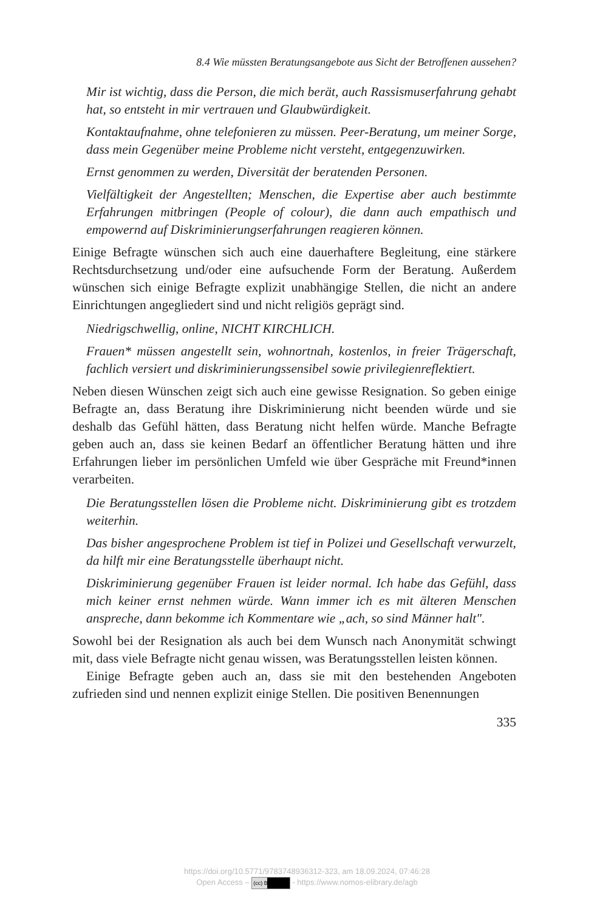8.4 Wie müssten Beratungsangebote aus Sicht der Betroffenen aussehen?
Mir ist wichtig, dass die Person, die mich berät, auch Rassismuserfahrung gehabt hat, so entsteht in mir vertrauen und Glaubwürdigkeit.
Kontaktaufnahme, ohne telefonieren zu müssen. Peer-Beratung, um meiner Sorge, dass mein Gegenüber meine Probleme nicht versteht, entgegenzuwirken.
Ernst genommen zu werden, Diversität der beratenden Personen.
Vielfältigkeit der Angestellten; Menschen, die Expertise aber auch bestimmte Erfahrungen mitbringen (People of colour), die dann auch empathisch und empowernd auf Diskriminierungserfahrungen reagieren können.
Einige Befragte wünschen sich auch eine dauerhaftere Begleitung, eine stärkere Rechtsdurchsetzung und/oder eine aufsuchende Form der Beratung. Außerdem wünschen sich einige Befragte explizit unabhängige Stellen, die nicht an andere Einrichtungen angegliedert sind und nicht religiös geprägt sind.
Niedrigschwellig, online, NICHT KIRCHLICH.
Frauen* müssen angestellt sein, wohnortnah, kostenlos, in freier Trägerschaft, fachlich versiert und diskriminierungssensibel sowie privilegienreflektiert.
Neben diesen Wünschen zeigt sich auch eine gewisse Resignation. So geben einige Befragte an, dass Beratung ihre Diskriminierung nicht beenden würde und sie deshalb das Gefühl hätten, dass Beratung nicht helfen würde. Manche Befragte geben auch an, dass sie keinen Bedarf an öffentlicher Beratung hätten und ihre Erfahrungen lieber im persönlichen Umfeld wie über Gespräche mit Freund*innen verarbeiten.
Die Beratungsstellen lösen die Probleme nicht. Diskriminierung gibt es trotzdem weiterhin.
Das bisher angesprochene Problem ist tief in Polizei und Gesellschaft verwurzelt, da hilft mir eine Beratungsstelle überhaupt nicht.
Diskriminierung gegenüber Frauen ist leider normal. Ich habe das Gefühl, dass mich keiner ernst nehmen würde. Wann immer ich es mit älteren Menschen anspreche, dann bekomme ich Kommentare wie „ach, so sind Männer halt".
Sowohl bei der Resignation als auch bei dem Wunsch nach Anonymität schwingt mit, dass viele Befragte nicht genau wissen, was Beratungsstellen leisten können.
Einige Befragte geben auch an, dass sie mit den bestehenden Angeboten zufrieden sind und nennen explizit einige Stellen. Die positiven Benennungen
335
https://doi.org/10.5771/9783748936312-323, am 18.09.2024, 07:46:28
Open Access – (cc) BY - https://www.nomos-elibrary.de/agb